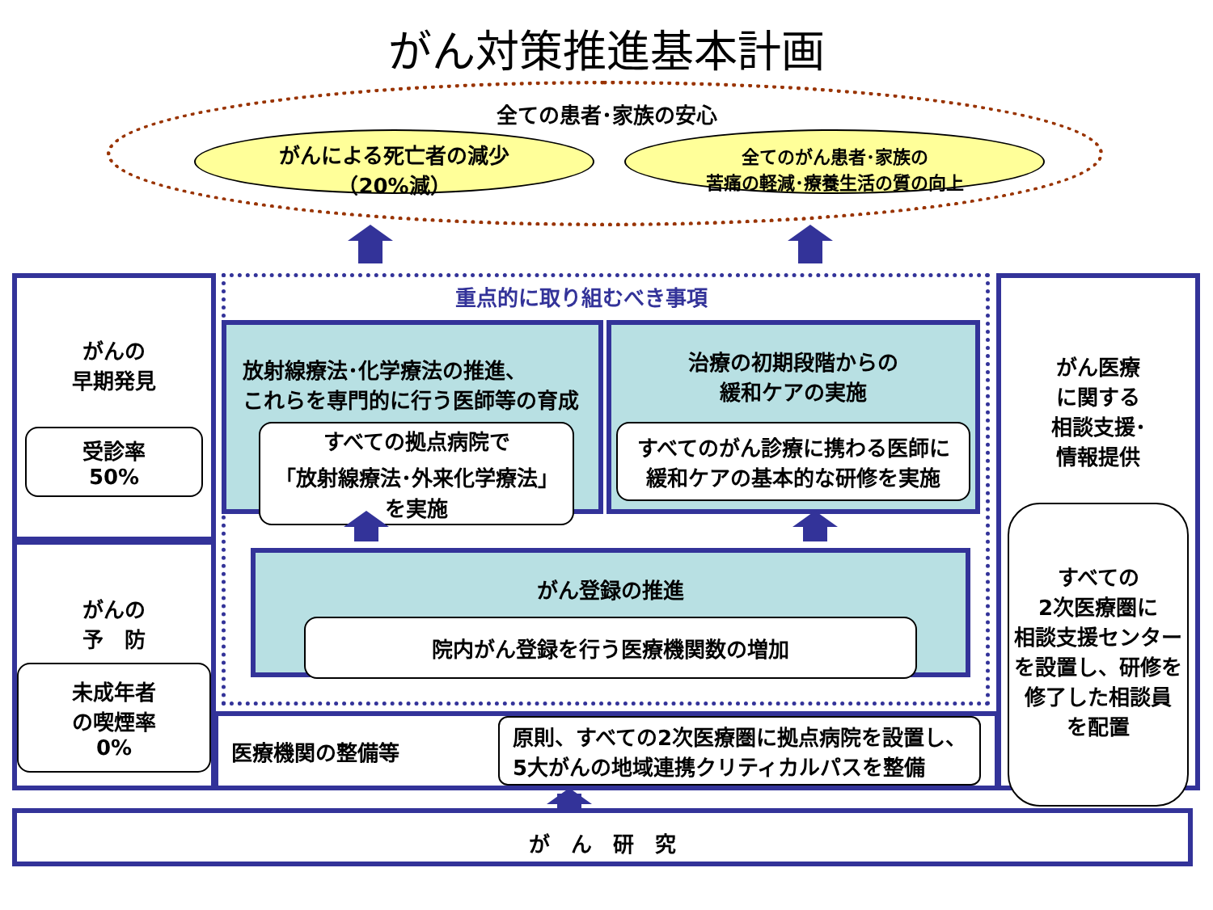がん対策推進基本計画
全ての患者･家族の安心
がんによる死亡者の減少
（20%減）
全てのがん患者･家族の
苦痛の軽減･療養生活の質の向上
がんの
早期発見
受診率
50%
がんの
予　防
未成年者
の喫煙率
0%
重点的に取り組むべき事項
放射線療法･化学療法の推進、
これらを専門的に行う医師等の育成
すべての拠点病院で
「放射線療法･外来化学療法」
を実施
治療の初期段階からの
緩和ケアの実施
すべてのがん診療に携わる医師に
緩和ケアの基本的な研修を実施
がん登録の推進
院内がん登録を行う医療機関数の増加
医療機関の整備等
原則、すべての2次医療圏に拠点病院を設置し、
5大がんの地域連携クリティカルパスを整備
がん医療
に関する
相談支援･
情報提供
すべての
2次医療圏に
相談支援センター
を設置し、研修を
修了した相談員
を配置
が　ん　研　究